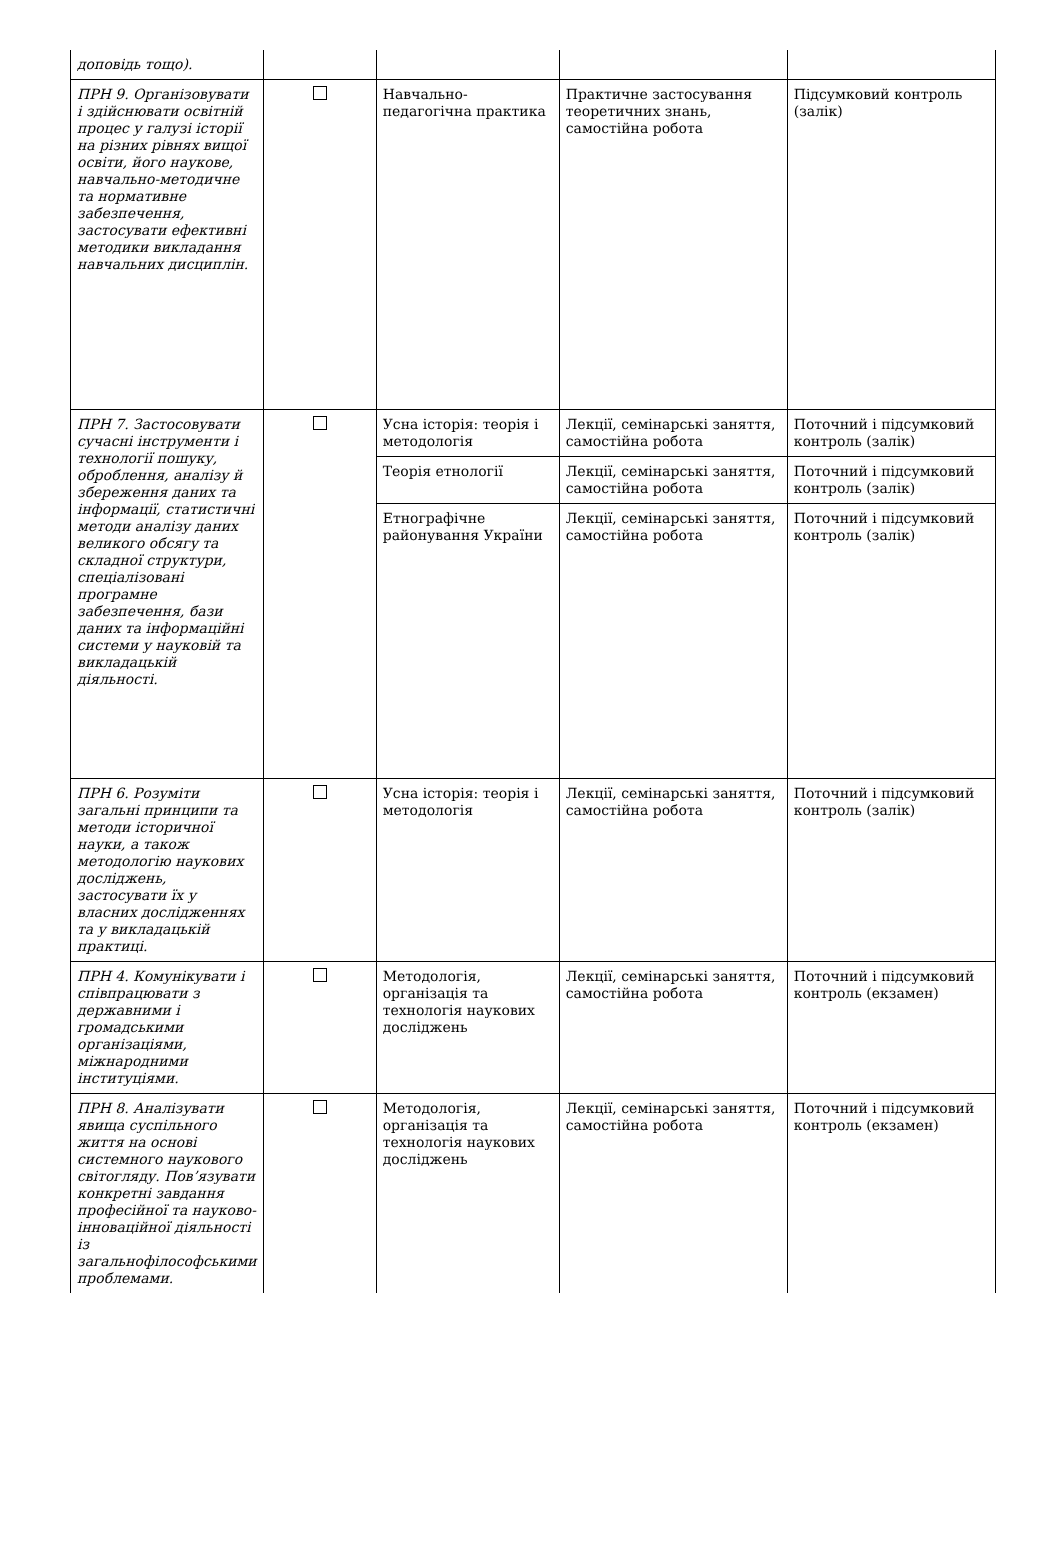| доповідь тощо). | | | | |
| ПРН 9. Організовувати і здійснювати освітній процес у галузі історії на різних рівнях вищої освіти, його наукове, навчально-методичне та нормативне забезпечення, застосувати ефективні методики викладання навчальних дисциплін. | | Навчально-педагогічна практика | Практичне застосування теоретичних знань, самостійна робота | Підсумковий контроль (залік) |
| ПРН 7. Застосовувати сучасні інструменти і технології пошуку, оброблення, аналізу й збереження даних та інформації, статистичні методи аналізу даних великого обсягу та складної структури, спеціалізовані програмне забезпечення, бази даних та інформаційні системи у науковій та викладацькій діяльності. | | Усна історія: теорія і методологія | Лекції, семінарські заняття, самостійна робота | Поточний і підсумковий контроль (залік) |
| | | Теорія етнології | Лекції, семінарські заняття, самостійна робота | Поточний і підсумковий контроль (залік) |
| | | Етнографічне районування України | Лекції, семінарські заняття, самостійна робота | Поточний і підсумковий контроль (залік) |
| ПРН 6. Розуміти загальні принципи та методи історичної науки, а також методологію наукових досліджень, застосувати їх у власних дослідженнях та у викладацькій практиці. | | Усна історія: теорія і методологія | Лекції, семінарські заняття, самостійна робота | Поточний і підсумковий контроль (залік) |
| ПРН 4. Комунікувати і співпрацювати з державними і громадськими організаціями, міжнародними інституціями. | | Методологія, організація та технологія наукових досліджень | Лекції, семінарські заняття, самостійна робота | Поточний і підсумковий контроль (екзамен) |
| ПРН 8. Аналізувати явища суспільного життя на основі системного наукового світогляду. Пов’язувати конкретні завдання професійної та науково-інноваційної діяльності із загальнофілософськими проблемами. | | Методологія, організація та технологія наукових досліджень | Лекції, семінарські заняття, самостійна робота | Поточний і підсумковий контроль (екзамен) |